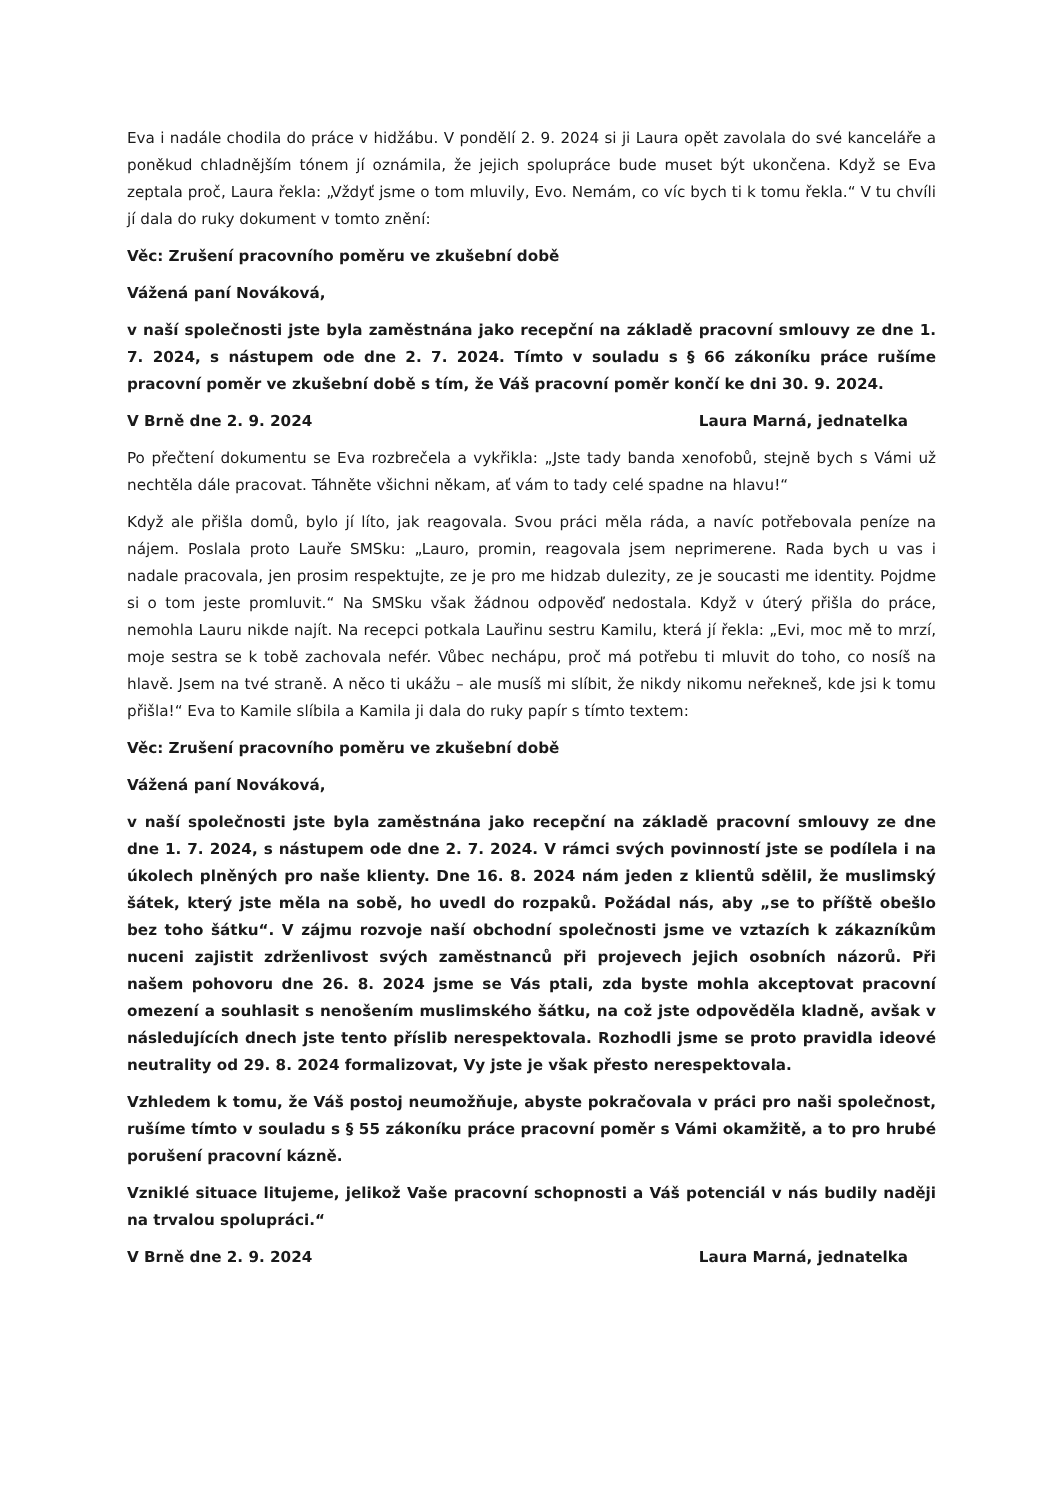Eva i nadále chodila do práce v hidžábu. V pondělí 2. 9. 2024 si ji Laura opět zavolala do své kanceláře a poněkud chladnějším tónem jí oznámila, že jejich spolupráce bude muset být ukončena. Když se Eva zeptala proč, Laura řekla: „Vždyť jsme o tom mluvily, Evo. Nemám, co víc bych ti k tomu řekla.“ V tu chvíli jí dala do ruky dokument v tomto znění:
Věc: Zrušení pracovního poměru ve zkušební době
Vážená paní Nováková,
v naší společnosti jste byla zaměstnána jako recepční na základě pracovní smlouvy ze dne 1. 7. 2024, s nástupem ode dne 2. 7. 2024. Tímto v souladu s § 66 zákoníku práce rušíme pracovní poměr ve zkušební době s tím, že Váš pracovní poměr končí ke dni 30. 9. 2024.
V Brně dne 2. 9. 2024 Laura Marná, jednatelka
Po přečtení dokumentu se Eva rozbrečela a vykřikla: „Jste tady banda xenofobů, stejně bych s Vámi už nechtěla dále pracovat. Táhněte všichni někam, ať vám to tady celé spadne na hlavu!“
Když ale přišla domů, bylo jí líto, jak reagovala. Svou práci měla ráda, a navíc potřebovala peníze na nájem. Poslala proto Lauře SMSku: „Lauro, promin, reagovala jsem neprimerene. Rada bych u vas i nadale pracovala, jen prosim respektujte, ze je pro me hidzab dulezity, ze je soucasti me identity. Pojdme si o tom jeste promluvit.“ Na SMSku však žádnou odpověď nedostala. Když v úterý přišla do práce, nemohla Lauru nikde najít. Na recepci potkala Lauřinu sestru Kamilu, která jí řekla: „Evi, moc mě to mrzí, moje sestra se k tobě zachovala nefér. Vůbec nechápu, proč má potřebu ti mluvit do toho, co nosíš na hlavě. Jsem na tvé straně. A něco ti ukážu – ale musíš mi slíbit, že nikdy nikomu neřekneš, kde jsi k tomu přišla!“ Eva to Kamile slíbila a Kamila ji dala do ruky papír s tímto textem:
Věc: Zrušení pracovního poměru ve zkušební době
Vážená paní Nováková,
v naší společnosti jste byla zaměstnána jako recepční na základě pracovní smlouvy ze dne dne 1. 7. 2024, s nástupem ode dne 2. 7. 2024. V rámci svých povinností jste se podílela i na úkolech plněných pro naše klienty. Dne 16. 8. 2024 nám jeden z klientů sdělil, že muslimský šátek, který jste měla na sobě, ho uvedl do rozpaků. Požádal nás, aby „se to příště obešlo bez toho šátku“. V zájmu rozvoje naší obchodní společnosti jsme ve vztazích k zákazníkům nuceni zajistit zdrženlivost svých zaměstnanců při projevech jejich osobních názorů. Při našem pohovoru dne 26. 8. 2024 jsme se Vás ptali, zda byste mohla akceptovat pracovní omezení a souhlasit s nenošením muslimského šátku, na což jste odpověděla kladně, avšak v následujících dnech jste tento příslib nerespektovala. Rozhodli jsme se proto pravidla ideové neutrality od 29. 8. 2024 formalizovat, Vy jste je však přesto nerespektovala.
Vzhledem k tomu, že Váš postoj neumožňuje, abyste pokračovala v práci pro naši společnost, rušíme tímto v souladu s § 55 zákoníku práce pracovní poměr s Vámi okamžitě, a to pro hrubé porušení pracovní kázně.
Vzniklé situace litujeme, jelikož Vaše pracovní schopnosti a Váš potenciál v nás budily naději na trvalou spolupráci.“
V Brně dne 2. 9. 2024 Laura Marná, jednatelka